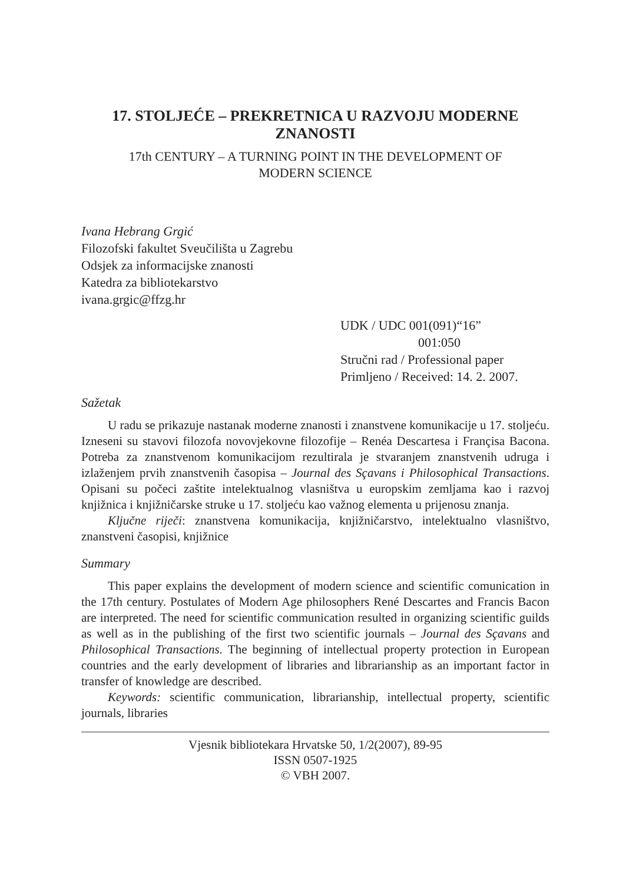17. STOLJEĆE – PREKRETNICA U RAZVOJU MODERNE ZNANOSTI
17th CENTURY – A TURNING POINT IN THE DEVELOPMENT OF
MODERN SCIENCE
Ivana Hebrang Grgić
Filozofski fakultet Sveučilišta u Zagrebu
Odsjek za informacijske znanosti
Katedra za bibliotekarstvo
ivana.grgic@ffzg.hr
UDK / UDC 001(091)“16”
001:050
Stručni rad / Professional paper
Primljeno / Received: 14. 2. 2007.
Sažetak
U radu se prikazuje nastanak moderne znanosti i znanstvene komunikacije u 17. stoljeću. Izneseni su stavovi filozofa novovjekovne filozofije – Renéa Descartesa i Françisa Bacona. Potreba za znanstvenom komunikacijom rezultirala je stvaranjem znanstvenih udruga i izlaženjem prvih znanstvenih časopisa – Journal des Sçavans i Philosophical Transactions. Opisani su počeci zaštite intelektualnog vlasništva u europskim zemljama kao i razvoj knjižnica i knjižničarske struke u 17. stoljeću kao važnog elementa u prijenosu znanja.
Ključne riječi: znanstvena komunikacija, knjižničarstvo, intelektualno vlasništvo, znanstveni časopisi, knjižnice
Summary
This paper explains the development of modern science and scientific comunication in the 17th century. Postulates of Modern Age philosophers René Descartes and Francis Bacon are interpreted. The need for scientific communication resulted in organizing scientific guilds as well as in the publishing of the first two scientific journals – Journal des Sçavans and Philosophical Transactions. The beginning of intellectual property protection in European countries and the early development of libraries and librarianship as an important factor in transfer of knowledge are described.
Keywords: scientific communication, librarianship, intellectual property, scientific journals, libraries
Vjesnik bibliotekara Hrvatske 50, 1/2(2007), 89-95
ISSN 0507-1925
© VBH 2007.